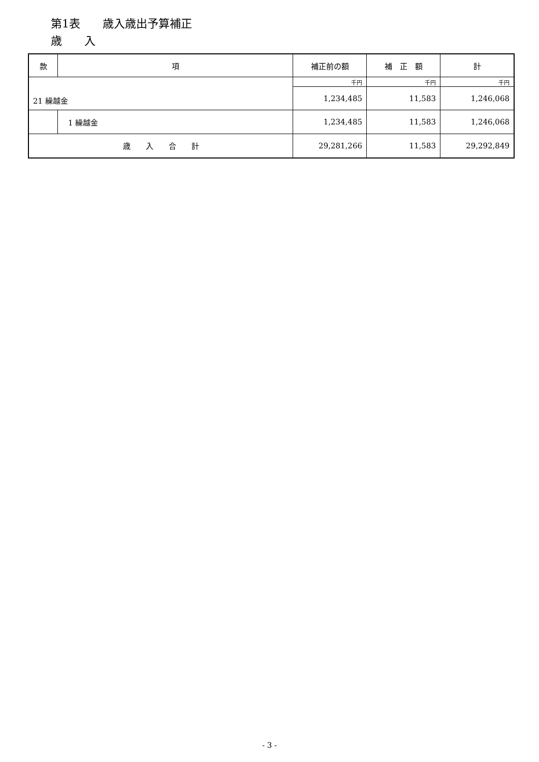第1表　　歳入歳出予算補正
歳　　入
| 款 | 項 | 補正前の額 | 補 正 額 | 計 |
| --- | --- | --- | --- | --- |
| 21 繰越金 | | 千円 | 千円 | 千円 |
| | | 1,234,485 | 11,583 | 1,246,068 |
| | 1 繰越金 | 1,234,485 | 11,583 | 1,246,068 |
| 歳 入 合 計 | | 29,281,266 | 11,583 | 29,292,849 |
- 3 -